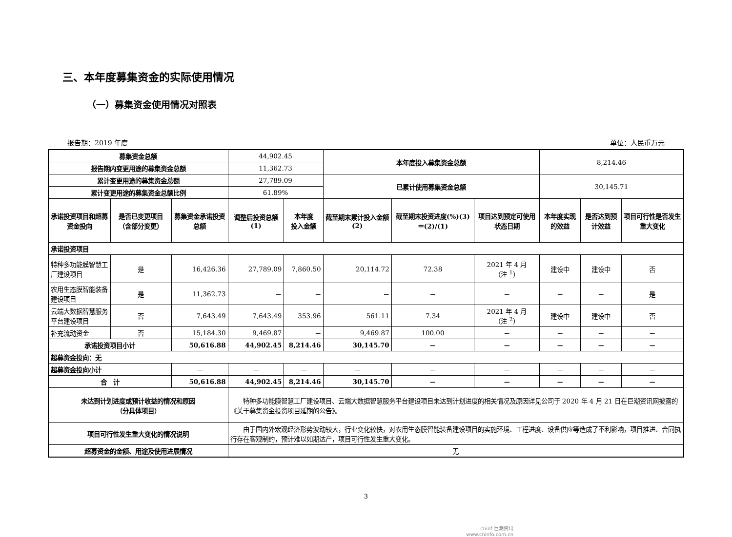三、本年度募集资金的实际使用情况
（一）募集资金使用情况对照表
报告期：2019 年度 单位：人民币万元
| 募集资金总额 | | | 44,902.45 | | 本年度投入募集资金总额 | | | 8,214.46 | | |
| 报告期内变更用途的募集资金总额 | | | 11,362.73 | | | | | | | |
| 累计变更用途的募集资金总额 | | | 27,789.09 | | 已累计使用募集资金总额 | | | 30,145.71 | | |
| 累计变更用途的募集资金总额比例 | | | 61.89% | | | | | | | |
| 承诺投资项目和超募资金投向 | 是否已变更项目（含部分变更） | 募集资金承诺投资总额 | 调整后投资总额(1) | 本年度 投入金额 | 截至期末累计投入金额(2) | 截至期末投资进度(%)(3)＝(2)/(1) | 项目达到预定可使用状态日期 | 本年度实现的效益 | 是否达到预计效益 | 项目可行性是否发生重大变化 |
| 承诺投资项目 | | | | | | | | | | |
| 特种多功能膜智慧工厂建设项目 | 是 | 16,426.36 | 27,789.09 | 7,860.50 | 20,114.72 | 72.38 | 2021 年 4 月 （注 <sup>1</sup>） | 建设中 | 建设中 | 否 |
| 农用生态膜智能装备建设项目 | 是 | 11,362.73 | － | － | － | － | － | － | － | 是 |
| 云端大数据智慧服务平台建设项目 | 否 | 7,643.49 | 7,643.49 | 353.96 | 561.11 | 7.34 | 2021 年 4 月 （注 <sup>2</sup>） | 建设中 | 建设中 | 否 |
| 补充流动资金 | 否 | 15,184.30 | 9,469.87 | － | 9,469.87 | 100.00 | － | － | － | － |
| 承诺投资项目小计 | | 50,616.88 | 44,902.45 | 8,214.46 | 30,145.70 | － | － | － | － | － |
| 超募资金投向：无 | | | | | | | | | | |
| 超募资金投向小计 | | － | － | － | － | － | － | － | － | － |
| 合 计 | | 50,616.88 | 44,902.45 | 8,214.46 | 30,145.70 | － | － | － | － | － |
| 未达到计划进度或预计收益的情况和原因 （分具体项目） | | | 特种多功能膜智慧工厂建设项目、云端大数据智慧服务平台建设项目未达到计划进度的相关情况及原因详见公司于 2020 年 4 月 21 日在巨潮资讯网披露的《关于募集资金投资项目延期的公告》。 | | | | | | | |
| 项目可行性发生重大变化的情况说明 | | | 由于国内外宏观经济形势波动较大，行业变化较快，对农用生态膜智能装备建设项目的实施环境、工程进度、设备供应等造成了不利影响，项目推进、合同执行存在客观制约，预计难以如期达产，项目可行性发生重大变化。 | | | | | | | |
| 超募资金的金额、用途及使用进展情况 | | | 无 | | | | | | | |
3
cninf 巨潮资讯
www.cninfo.com.cn